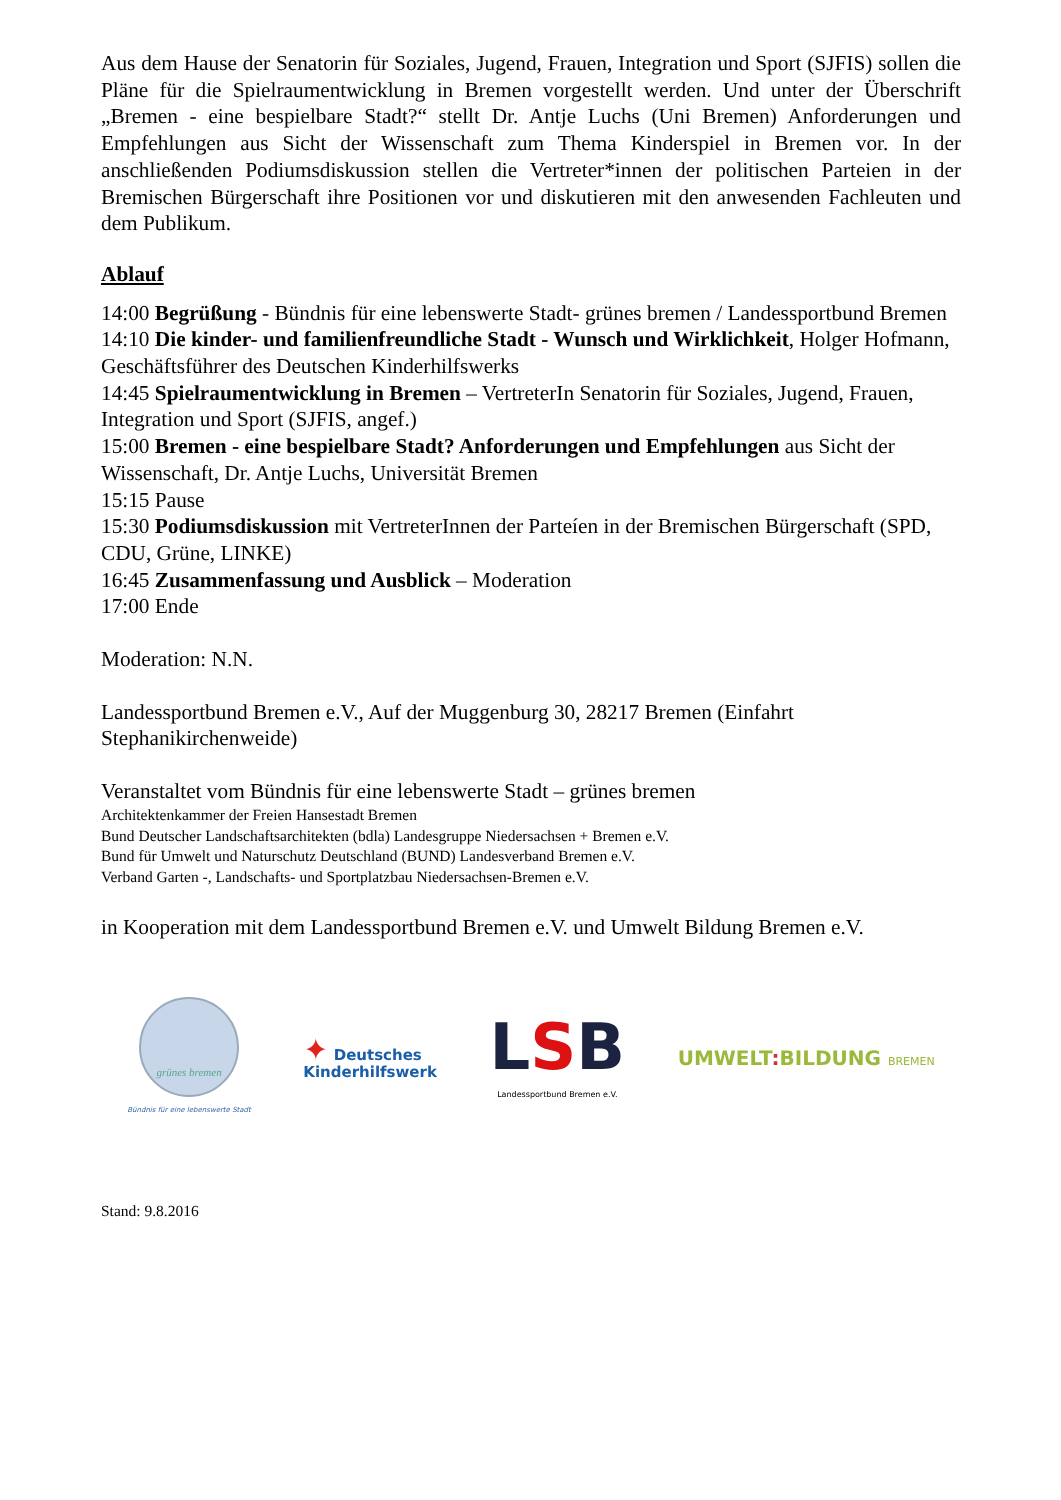Aus dem Hause der Senatorin für Soziales, Jugend, Frauen, Integration und Sport (SJFIS) sollen die Pläne für die Spielraumentwicklung in Bremen vorgestellt werden. Und unter der Überschrift „Bremen - eine bespielbare Stadt?“ stellt Dr. Antje Luchs (Uni Bremen) Anforderungen und Empfehlungen aus Sicht der Wissenschaft zum Thema Kinderspiel in Bremen vor. In der anschließenden Podiumsdiskussion stellen die Vertreter*innen der politischen Parteien in der Bremischen Bürgerschaft ihre Positionen vor und diskutieren mit den anwesenden Fachleuten und dem Publikum.
Ablauf
14:00 Begrüßung - Bündnis für eine lebenswerte Stadt- grünes bremen / Landessportbund Bremen
14:10 Die kinder- und familienfreundliche Stadt - Wunsch und Wirklichkeit, Holger Hofmann, Geschäftsführer des Deutschen Kinderhilfswerks
14:45 Spielraumentwicklung in Bremen – VertreterIn Senatorin für Soziales, Jugend, Frauen, Integration und Sport (SJFIS, angef.)
15:00 Bremen - eine bespielbare Stadt? Anforderungen und Empfehlungen aus Sicht der Wissenschaft, Dr. Antje Luchs, Universität Bremen
15:15 Pause
15:30 Podiumsdiskussion mit VertreterInnen der Parteíen in der Bremischen Bürgerschaft (SPD, CDU, Grüne, LINKE)
16:45 Zusammenfassung und Ausblick – Moderation
17:00 Ende
Moderation: N.N.
Landessportbund Bremen e.V., Auf der Muggenburg 30, 28217 Bremen (Einfahrt Stephanikirchenweide)
Veranstaltet vom Bündnis für eine lebenswerte Stadt – grünes bremen
Architektenkammer der Freien Hansestadt Bremen
Bund Deutscher Landschaftsarchitekten (bdla) Landesgruppe Niedersachsen + Bremen e.V.
Bund für Umwelt und Naturschutz Deutschland (BUND) Landesverband Bremen e.V.
Verband Garten -, Landschafts- und Sportplatzbau Niedersachsen-Bremen e.V.
in Kooperation mit dem Landessportbund Bremen e.V. und Umwelt Bildung Bremen e.V.
grünes bremen
Bündnis für eine lebenswerte Stadt
✦ Deutsches
Kinderhilfswerk
LSB
Landessportbund Bremen e.V.
UMWELT: BILDUNG BREMEN
Stand: 9.8.2016